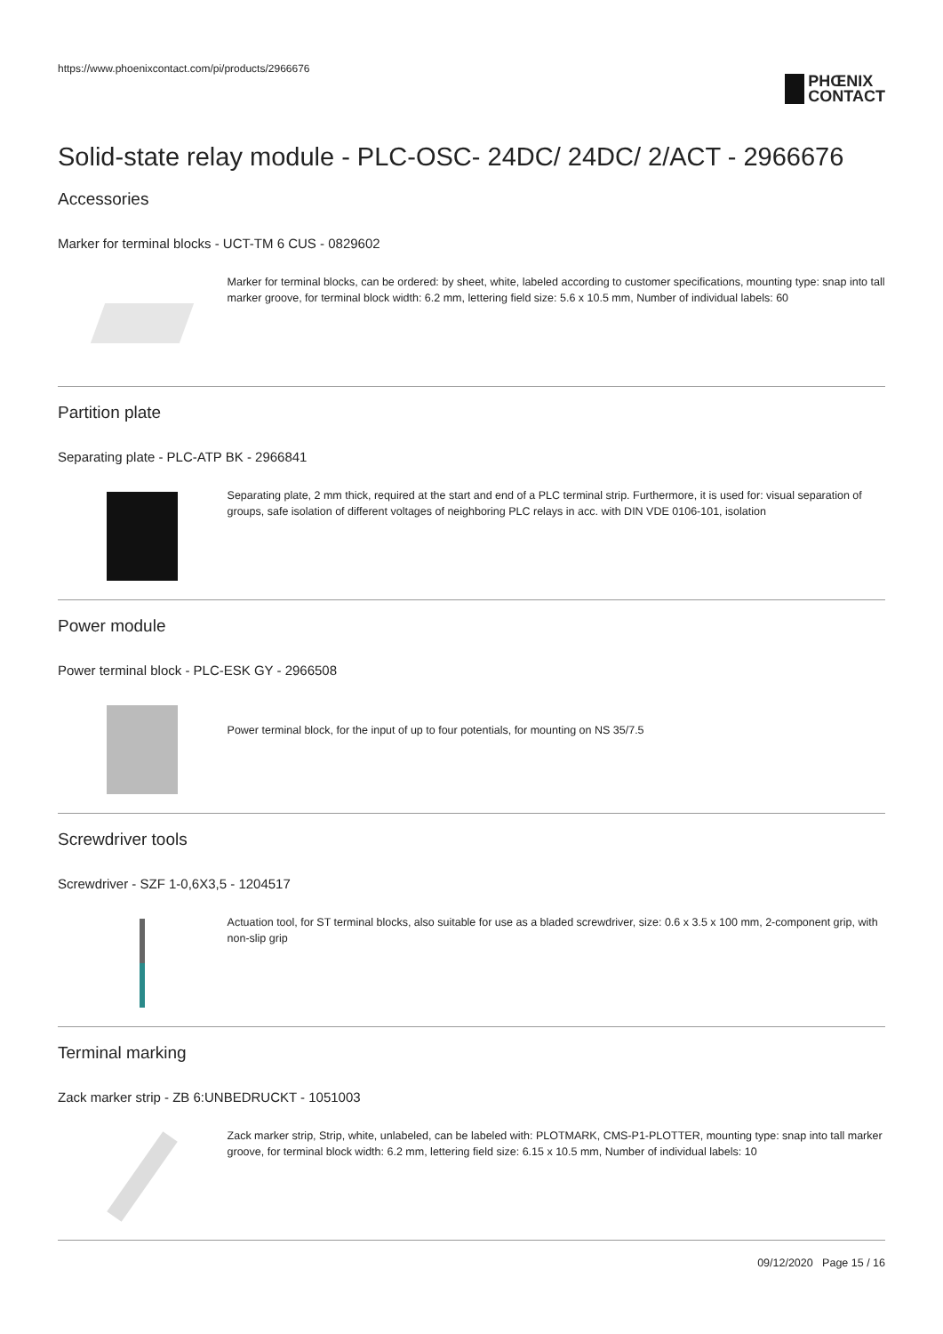https://www.phoenixcontact.com/pi/products/2966676
PHŒNIX
CONTACT
Solid-state relay module - PLC-OSC- 24DC/ 24DC/ 2/ACT - 2966676
Accessories
Marker for terminal blocks - UCT-TM 6 CUS - 0829602
Marker for terminal blocks, can be ordered: by sheet, white, labeled according to customer specifications, mounting type: snap into tall marker groove, for terminal block width: 6.2 mm, lettering field size: 5.6 x 10.5 mm, Number of individual labels: 60
Partition plate
Separating plate - PLC-ATP BK - 2966841
Separating plate, 2 mm thick, required at the start and end of a PLC terminal strip. Furthermore, it is used for: visual separation of groups, safe isolation of different voltages of neighboring PLC relays in acc. with DIN VDE 0106-101, isolation
Power module
Power terminal block - PLC-ESK GY - 2966508
Power terminal block, for the input of up to four potentials, for mounting on NS 35/7.5
Screwdriver tools
Screwdriver - SZF 1-0,6X3,5 - 1204517
Actuation tool, for ST terminal blocks, also suitable for use as a bladed screwdriver, size: 0.6 x 3.5 x 100 mm, 2-component grip, with non-slip grip
Terminal marking
Zack marker strip - ZB 6:UNBEDRUCKT - 1051003
Zack marker strip, Strip, white, unlabeled, can be labeled with: PLOTMARK, CMS-P1-PLOTTER, mounting type: snap into tall marker groove, for terminal block width: 6.2 mm, lettering field size: 6.15 x 10.5 mm, Number of individual labels: 10
09/12/2020 Page 15 / 16